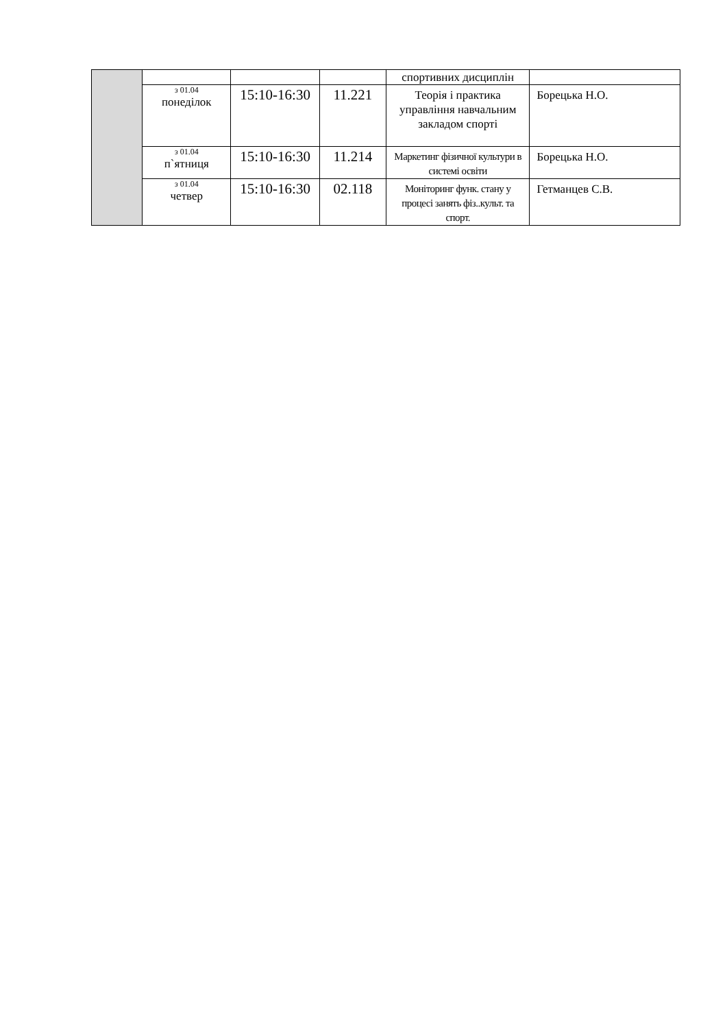| | | | | спортивних дисциплін | |
| | з 01.04 понеділок | 15:10-16:30 | 11.221 | Теорія і практика управління навчальним закладом спорті | Борецька Н.О. |
| | з 01.04 п`ятниця | 15:10-16:30 | 11.214 | Маркетинг фізичної культури в системі освіти | Борецька Н.О. |
| | з 01.04 четвер | 15:10-16:30 | 02.118 | Моніторинг функ. стану у процесі занять фіз..культ. та спорт. | Гетманцев С.В. |